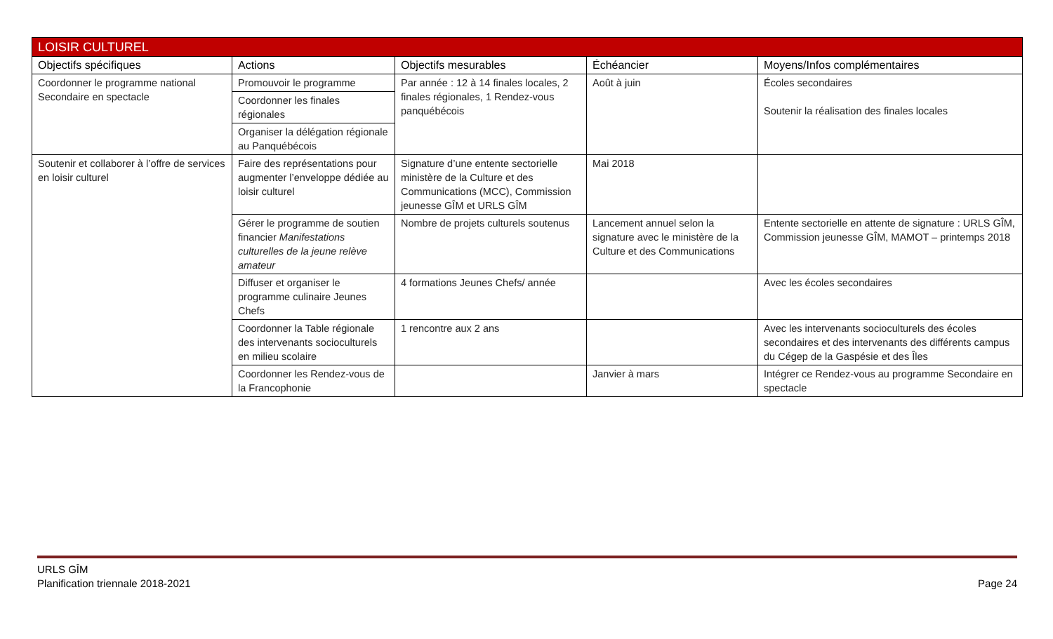| LOISIR CULTUREL | | | | |
| Objectifs spécifiques | Actions | Objectifs mesurables | Échéancier | Moyens/Infos complémentaires |
| Coordonner le programme national Secondaire en spectacle | Promouvoir le programme | Par année : 12 à 14 finales locales, 2 finales régionales, 1 Rendez-vous panquébécois | Août à juin | Écoles secondaires Soutenir la réalisation des finales locales |
| | Coordonner les finales régionales | | | |
| | Organiser la délégation régionale au Panquébécois | | | |
| Soutenir et collaborer à l’offre de services en loisir culturel | Faire des représentations pour augmenter l’enveloppe dédiée au loisir culturel | Signature d’une entente sectorielle ministère de la Culture et des Communications (MCC), Commission jeunesse GÎM et URLS GÎM | Mai 2018 | |
| | Gérer le programme de soutien financier Manifestations culturelles de la jeune relève amateur | Nombre de projets culturels soutenus | Lancement annuel selon la signature avec le ministère de la Culture et des Communications | Entente sectorielle en attente de signature : URLS GÎM, Commission jeunesse GÎM, MAMOT – printemps 2018 |
| | Diffuser et organiser le programme culinaire Jeunes Chefs | 4 formations Jeunes Chefs/ année | | Avec les écoles secondaires |
| | Coordonner la Table régionale des intervenants socioculturels en milieu scolaire | 1 rencontre aux 2 ans | | Avec les intervenants socioculturels des écoles secondaires et des intervenants des différents campus du Cégep de la Gaspésie et des Îles |
| | Coordonner les Rendez-vous de la Francophonie | | Janvier à mars | Intégrer ce Rendez-vous au programme Secondaire en spectacle |
Page 24 URLS GÎM
Planification triennale 2018-2021